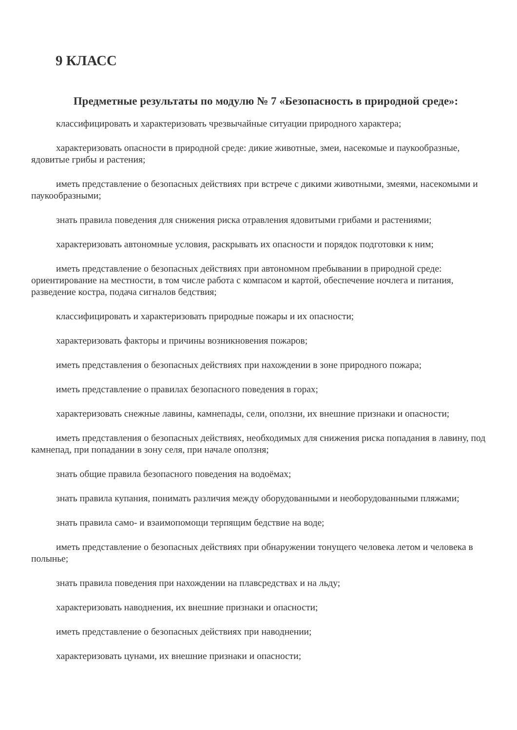9 КЛАСС
Предметные результаты по модулю № 7 «Безопасность в природной среде»:
классифицировать и характеризовать чрезвычайные ситуации природного характера;
характеризовать опасности в природной среде: дикие животные, змеи, насекомые и паукообразные, ядовитые грибы и растения;
иметь представление о безопасных действиях при встрече с дикими животными, змеями, насекомыми и паукообразными;
знать правила поведения для снижения риска отравления ядовитыми грибами и растениями;
характеризовать автономные условия, раскрывать их опасности и порядок подготовки к ним;
иметь представление о безопасных действиях при автономном пребывании в природной среде: ориентирование на местности, в том числе работа с компасом и картой, обеспечение ночлега и питания, разведение костра, подача сигналов бедствия;
классифицировать и характеризовать природные пожары и их опасности;
характеризовать факторы и причины возникновения пожаров;
иметь представления о безопасных действиях при нахождении в зоне природного пожара;
иметь представление о правилах безопасного поведения в горах;
характеризовать снежные лавины, камнепады, сели, оползни, их внешние признаки и опасности;
иметь представления о безопасных действиях, необходимых для снижения риска попадания в лавину, под камнепад, при попадании в зону селя, при начале оползня;
знать общие правила безопасного поведения на водоёмах;
знать правила купания, понимать различия между оборудованными и необорудованными пляжами;
знать правила само- и взаимопомощи терпящим бедствие на воде;
иметь представление о безопасных действиях при обнаружении тонущего человека летом и человека в полынье;
знать правила поведения при нахождении на плавсредствах и на льду;
характеризовать наводнения, их внешние признаки и опасности;
иметь представление о безопасных действиях при наводнении;
характеризовать цунами, их внешние признаки и опасности;